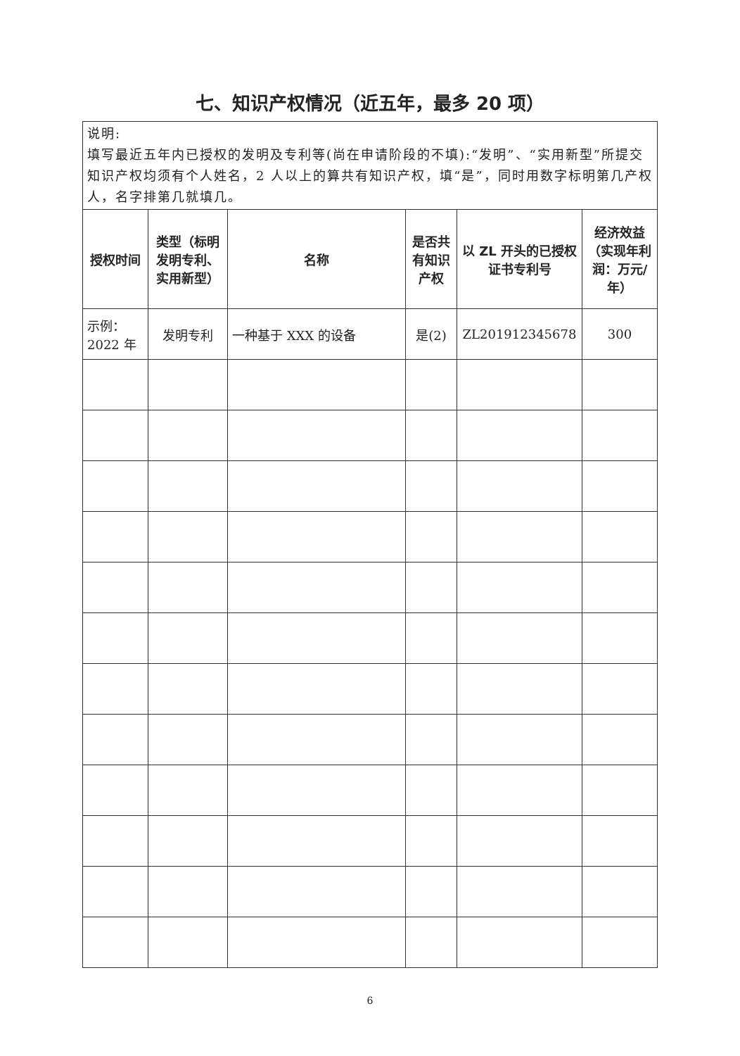七、知识产权情况（近五年，最多 20 项）
| 说明: 填写最近五年内已授权的发明及专利等(尚在申请阶段的不填):“发明”、“实用新型”所提交知识产权均须有个人姓名，2 人以上的算共有知识产权，填“是”，同时用数字标明第几产权人，名字排第几就填几。 | | | | | |
| 授权时间 | 类型（标明发明专利、实用新型） | 名称 | 是否共有知识产权 | 以 ZL 开头的已授权证书专利号 | 经济效益（实现年利润：万元/年） |
| 示例： 2022 年 | 发明专利 | 一种基于 XXX 的设备 | 是(2) | ZL201912345678 | 300 |
6